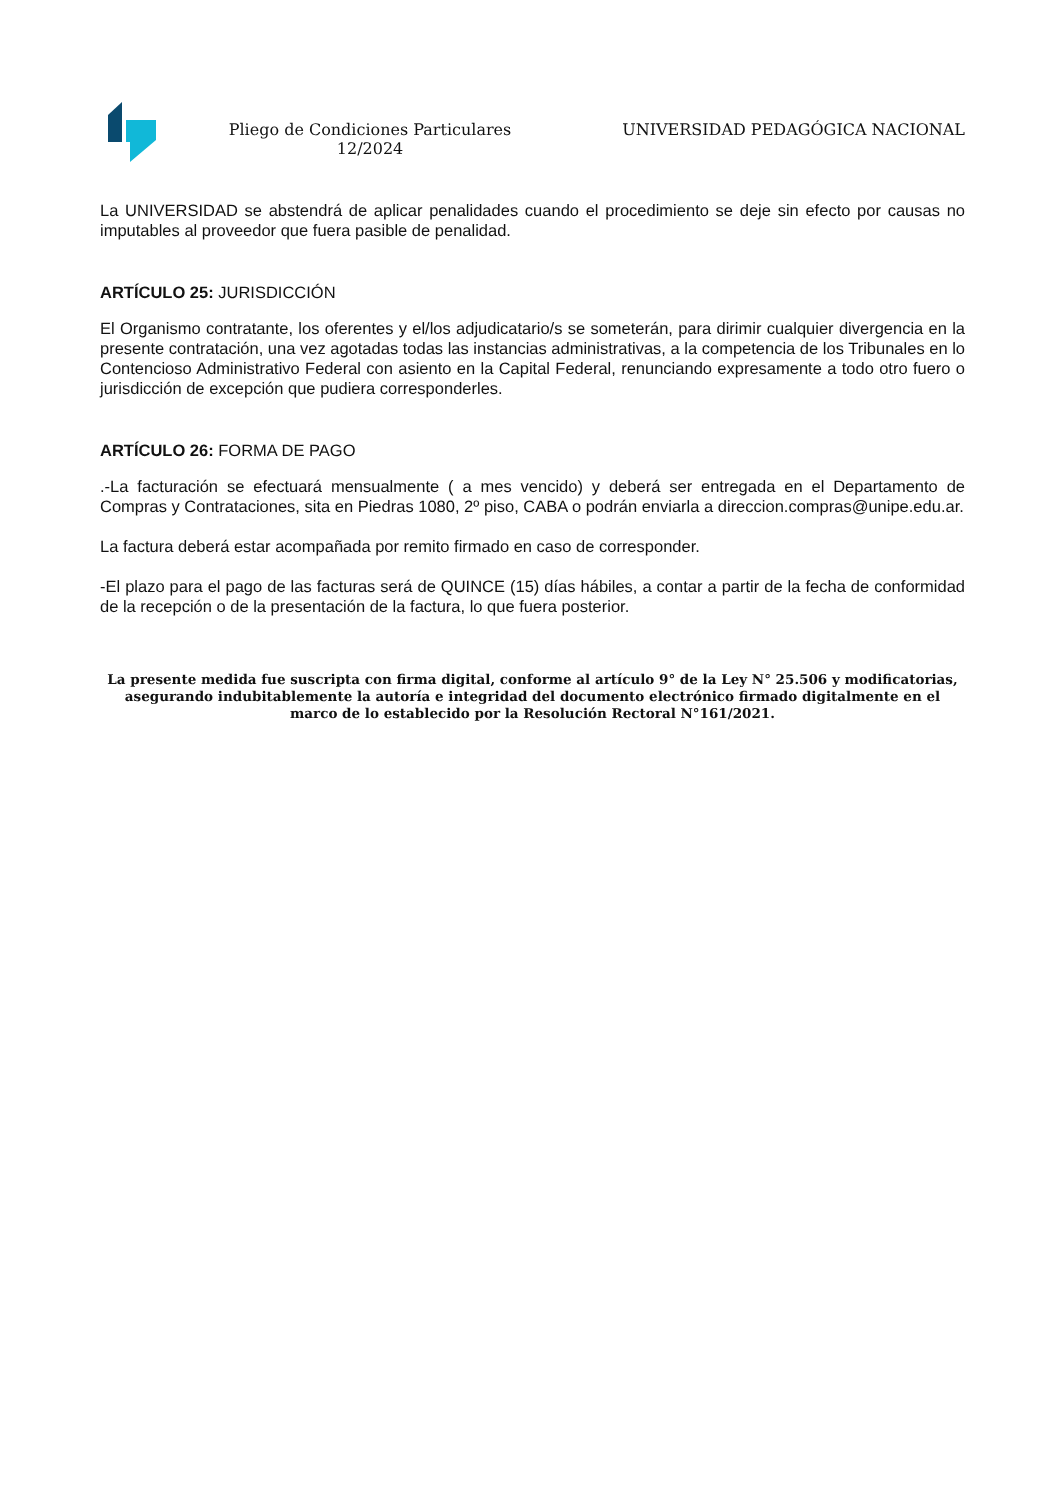Pliego de Condiciones Particulares 12/2024
UNIVERSIDAD PEDAGÓGICA NACIONAL
La UNIVERSIDAD se abstendrá de aplicar penalidades cuando el procedimiento se deje sin efecto por causas no imputables al proveedor que fuera pasible de penalidad.
ARTÍCULO 25: JURISDICCIÓN
El Organismo contratante, los oferentes y el/los adjudicatario/s se someterán, para dirimir cualquier divergencia en la presente contratación, una vez agotadas todas las instancias administrativas, a la competencia de los Tribunales en lo Contencioso Administrativo Federal con asiento en la Capital Federal, renunciando expresamente a todo otro fuero o jurisdicción de excepción que pudiera corresponderles.
ARTÍCULO 26: FORMA DE PAGO
.-La facturación se efectuará mensualmente ( a mes vencido) y deberá ser entregada en el Departamento de Compras y Contrataciones, sita en Piedras 1080, 2º piso, CABA o podrán enviarla a direccion.compras@unipe.edu.ar.
La factura deberá estar acompañada por remito firmado en caso de corresponder.
-El plazo para el pago de las facturas será de QUINCE (15) días hábiles, a contar a partir de la fecha de conformidad de la recepción o de la presentación de la factura, lo que fuera posterior.
La presente medida fue suscripta con firma digital, conforme al artículo 9° de la Ley N° 25.506 y modificatorias, asegurando indubitablemente la autoría e integridad del documento electrónico firmado digitalmente en el marco de lo establecido por la Resolución Rectoral N°161/2021.